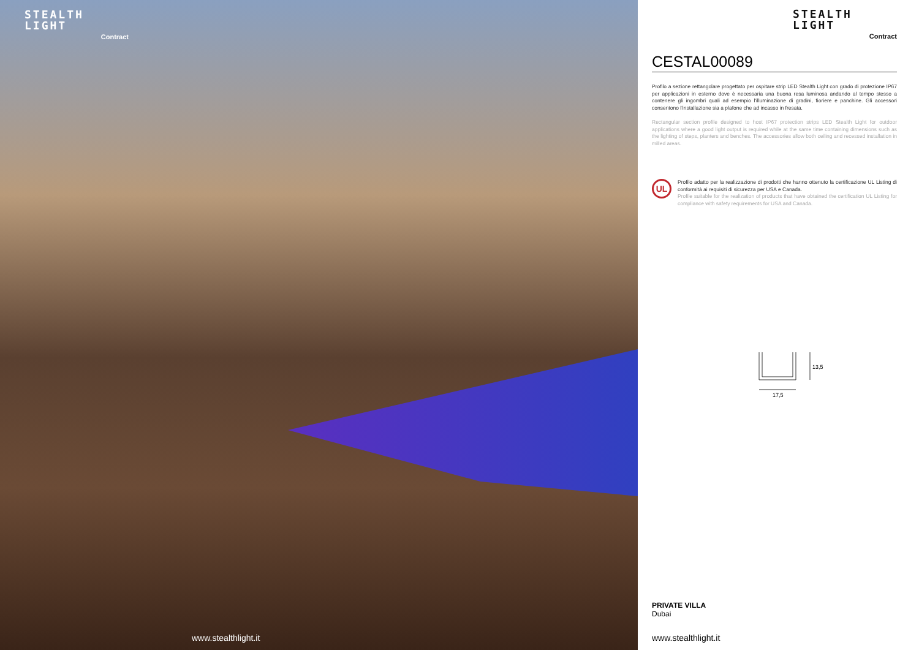STEALTH
LIGHT
Contract
www.stealthlight.it
STEALTH
LIGHT
Contract
CESTAL00089
Profilo a sezione rettangolare progettato per ospitare strip LED Stealth Light con grado di protezione IP67 per applicazioni in esterno dove è necessaria una buona resa luminosa andando al tempo stesso a contenere gli ingombri quali ad esempio l'illuminazione di gradini, fioriere e panchine. Gli accessori consentono l'installazione sia a plafone che ad incasso in fresata.
Rectangular section profile designed to host IP67 protection strips LED Stealth Light for outdoor applications where a good light output is required while at the same time containing dimensions such as the lighting of steps, planters and benches. The accessories allow both ceiling and recessed installation in milled areas.
UL
Profilo adatto per la realizzazione di prodotti che hanno ottenuto la certificazione UL Listing di conformità ai requisiti di sicurezza per USA e Canada.
Profile suitable for the realization of products that have obtained the certification UL Listing for compliance with safety requirements for USA and Canada.
13,5
17,5
PRIVATE VILLA
Dubai
www.stealthlight.it